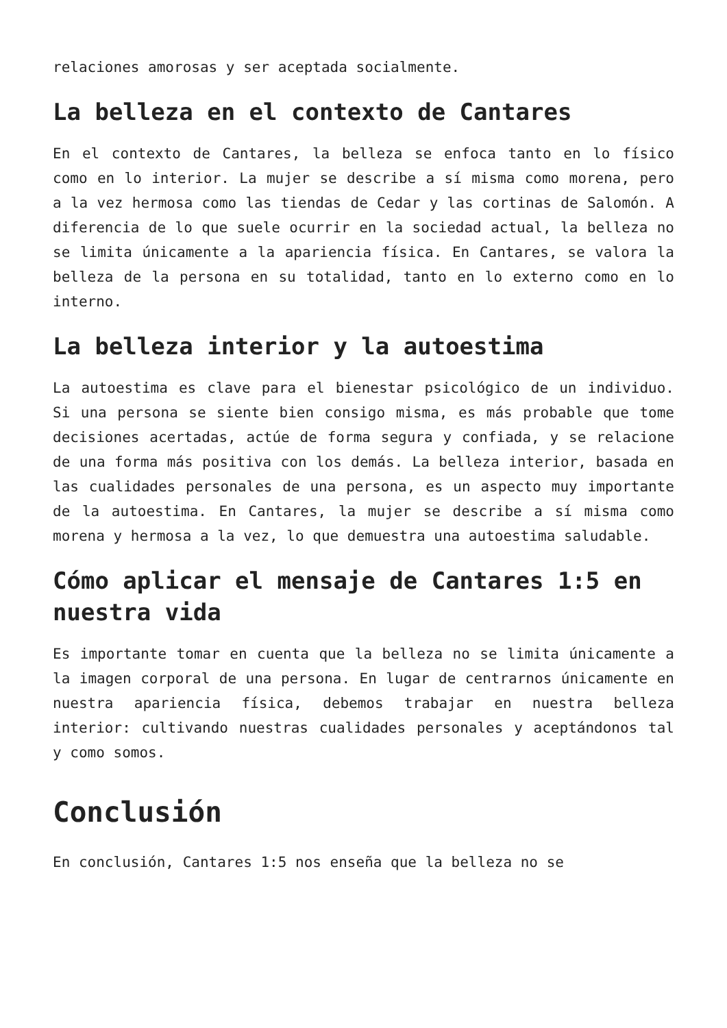relaciones amorosas y ser aceptada socialmente.
La belleza en el contexto de Cantares
En el contexto de Cantares, la belleza se enfoca tanto en lo físico como en lo interior. La mujer se describe a sí misma como morena, pero a la vez hermosa como las tiendas de Cedar y las cortinas de Salomón. A diferencia de lo que suele ocurrir en la sociedad actual, la belleza no se limita únicamente a la apariencia física. En Cantares, se valora la belleza de la persona en su totalidad, tanto en lo externo como en lo interno.
La belleza interior y la autoestima
La autoestima es clave para el bienestar psicológico de un individuo. Si una persona se siente bien consigo misma, es más probable que tome decisiones acertadas, actúe de forma segura y confiada, y se relacione de una forma más positiva con los demás. La belleza interior, basada en las cualidades personales de una persona, es un aspecto muy importante de la autoestima. En Cantares, la mujer se describe a sí misma como morena y hermosa a la vez, lo que demuestra una autoestima saludable.
Cómo aplicar el mensaje de Cantares 1:5 en nuestra vida
Es importante tomar en cuenta que la belleza no se limita únicamente a la imagen corporal de una persona. En lugar de centrarnos únicamente en nuestra apariencia física, debemos trabajar en nuestra belleza interior: cultivando nuestras cualidades personales y aceptándonos tal y como somos.
Conclusión
En conclusión, Cantares 1:5 nos enseña que la belleza no se